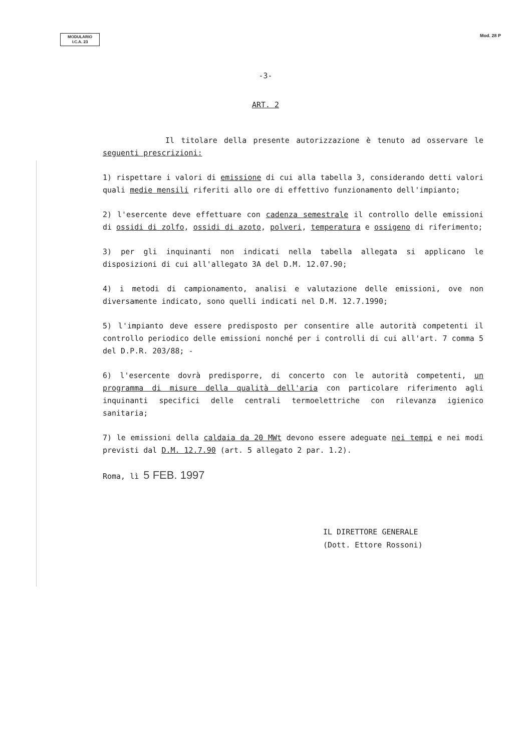MODULARIO
I.C.A. 23
Mod. 28 P
-3-
ART. 2
Il titolare della presente autorizzazione è tenuto ad osservare le seguenti prescrizioni:
1) rispettare i valori di emissione di cui alla tabella 3, considerando detti valori quali medie mensili riferiti allo ore di effettivo funzionamento dell'impianto;
2) l'esercente deve effettuare con cadenza semestrale il controllo delle emissioni di ossidi di zolfo, ossidi di azoto, polveri, temperatura e ossigeno di riferimento;
3) per gli inquinanti non indicati nella tabella allegata si applicano le disposizioni di cui all'allegato 3A del D.M. 12.07.90;
4) i metodi di campionamento, analisi e valutazione delle emissioni, ove non diversamente indicato, sono quelli indicati nel D.M. 12.7.1990;
5) l'impianto deve essere predisposto per consentire alle autorità competenti il controllo periodico delle emissioni nonché per i controlli di cui all'art. 7 comma 5 del D.P.R. 203/88; -
6) l'esercente dovrà predisporre, di concerto con le autorità competenti, un programma di misure della qualità dell'aria con particolare riferimento agli inquinanti specifici delle centrali termoelettriche con rilevanza igienico sanitaria;
7) le emissioni della caldaia da 20 MWt devono essere adeguate nei tempi e nei modi previsti dal D.M. 12.7.90 (art. 5 allegato 2 par. 1.2).
Roma, lì 5 FEB. 1997
IL DIRETTORE GENERALE
(Dott. Ettore Rossoni)